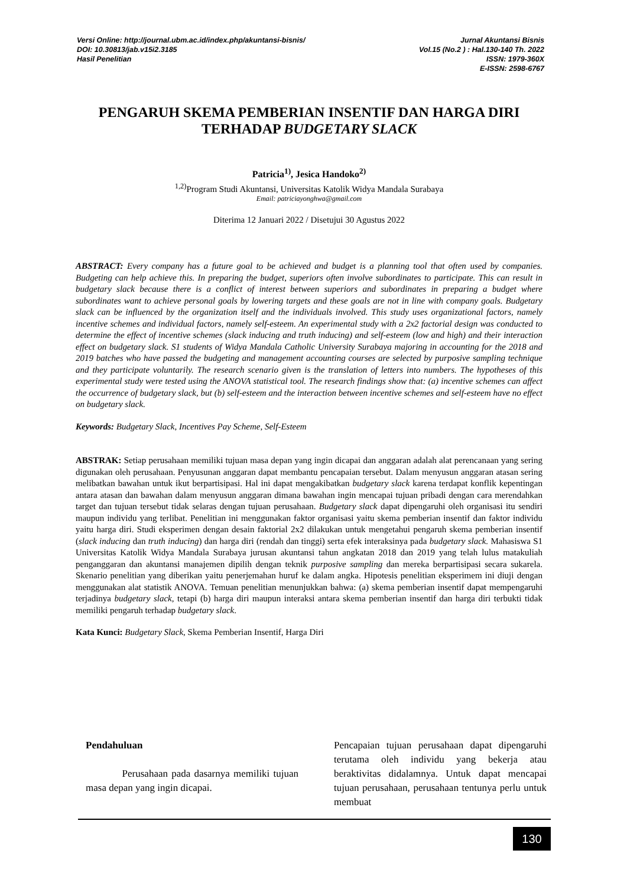Versi Online: http://journal.ubm.ac.id/index.php/akuntansi-bisnis/
DOI: 10.30813/jab.v15i2.3185
Hasil Penelitian
Jurnal Akuntansi Bisnis
Vol.15 (No.2 ) : Hal.130-140 Th. 2022
ISSN: 1979-360X
E-ISSN: 2598-6767
PENGARUH SKEMA PEMBERIAN INSENTIF DAN HARGA DIRI TERHADAP BUDGETARY SLACK
Patricia<sup>1)</sup>, Jesica Handoko<sup>2)</sup>
<sup>1,2)</sup>Program Studi Akuntansi, Universitas Katolik Widya Mandala Surabaya
Email: patriciayonghwa@gmail.com
Diterima 12 Januari 2022 / Disetujui 30 Agustus 2022
ABSTRACT: Every company has a future goal to be achieved and budget is a planning tool that often used by companies. Budgeting can help achieve this. In preparing the budget, superiors often involve subordinates to participate. This can result in budgetary slack because there is a conflict of interest between superiors and subordinates in preparing a budget where subordinates want to achieve personal goals by lowering targets and these goals are not in line with company goals. Budgetary slack can be influenced by the organization itself and the individuals involved. This study uses organizational factors, namely incentive schemes and individual factors, namely self-esteem. An experimental study with a 2x2 factorial design was conducted to determine the effect of incentive schemes (slack inducing and truth inducing) and self-esteem (low and high) and their interaction effect on budgetary slack. S1 students of Widya Mandala Catholic University Surabaya majoring in accounting for the 2018 and 2019 batches who have passed the budgeting and management accounting courses are selected by purposive sampling technique and they participate voluntarily. The research scenario given is the translation of letters into numbers. The hypotheses of this experimental study were tested using the ANOVA statistical tool. The research findings show that: (a) incentive schemes can affect the occurrence of budgetary slack, but (b) self-esteem and the interaction between incentive schemes and self-esteem have no effect on budgetary slack.
Keywords: Budgetary Slack, Incentives Pay Scheme, Self-Esteem
ABSTRAK: Setiap perusahaan memiliki tujuan masa depan yang ingin dicapai dan anggaran adalah alat perencanaan yang sering digunakan oleh perusahaan. Penyusunan anggaran dapat membantu pencapaian tersebut. Dalam menyusun anggaran atasan sering melibatkan bawahan untuk ikut berpartisipasi. Hal ini dapat mengakibatkan budgetary slack karena terdapat konflik kepentingan antara atasan dan bawahan dalam menyusun anggaran dimana bawahan ingin mencapai tujuan pribadi dengan cara merendahkan target dan tujuan tersebut tidak selaras dengan tujuan perusahaan. Budgetary slack dapat dipengaruhi oleh organisasi itu sendiri maupun individu yang terlibat. Penelitian ini menggunakan faktor organisasi yaitu skema pemberian insentif dan faktor individu yaitu harga diri. Studi eksperimen dengan desain faktorial 2x2 dilakukan untuk mengetahui pengaruh skema pemberian insentif (slack inducing dan truth inducing) dan harga diri (rendah dan tinggi) serta efek interaksinya pada budgetary slack. Mahasiswa S1 Universitas Katolik Widya Mandala Surabaya jurusan akuntansi tahun angkatan 2018 dan 2019 yang telah lulus matakuliah penganggaran dan akuntansi manajemen dipilih dengan teknik purposive sampling dan mereka berpartisipasi secara sukarela. Skenario penelitian yang diberikan yaitu penerjemahan huruf ke dalam angka. Hipotesis penelitian eksperimem ini diuji dengan menggunakan alat statistik ANOVA. Temuan penelitian menunjukkan bahwa: (a) skema pemberian insentif dapat mempengaruhi terjadinya budgetary slack, tetapi (b) harga diri maupun interaksi antara skema pemberian insentif dan harga diri terbukti tidak memiliki pengaruh terhadap budgetary slack.
Kata Kunci: Budgetary Slack, Skema Pemberian Insentif, Harga Diri
Pendahuluan
Perusahaan pada dasarnya memiliki tujuan masa depan yang ingin dicapai.
Pencapaian tujuan perusahaan dapat dipengaruhi terutama oleh individu yang bekerja atau beraktivitas didalamnya. Untuk dapat mencapai tujuan perusahaan, perusahaan tentunya perlu untuk membuat
130